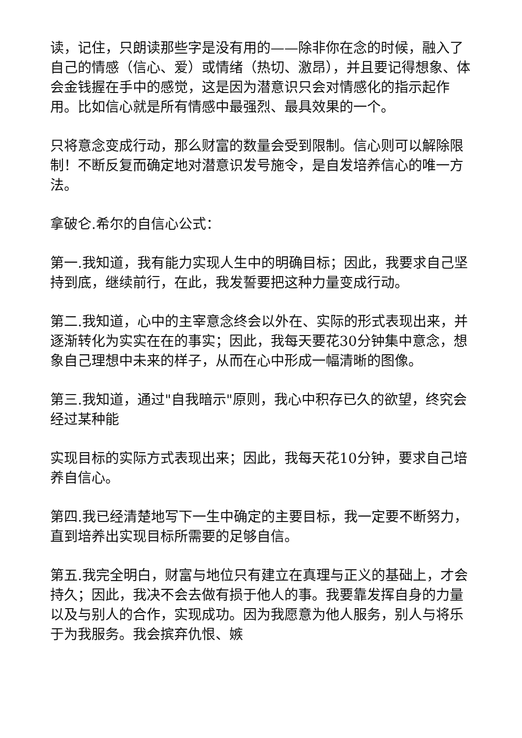读，记住，只朗读那些字是没有用的——除非你在念的时候，融入了自己的情感（信心、爱）或情绪（热切、激昂），并且要记得想象、体会金钱握在手中的感觉，这是因为潜意识只会对情感化的指示起作用。比如信心就是所有情感中最强烈、最具效果的一个。
只将意念变成行动，那么财富的数量会受到限制。信心则可以解除限制！不断反复而确定地对潜意识发号施令，是自发培养信心的唯一方法。
拿破仑.希尔的自信心公式：
第一.我知道，我有能力实现人生中的明确目标；因此，我要求自己坚持到底，继续前行，在此，我发誓要把这种力量变成行动。
第二.我知道，心中的主宰意念终会以外在、实际的形式表现出来，并逐渐转化为实实在在的事实；因此，我每天要花30分钟集中意念，想象自己理想中未来的样子，从而在心中形成一幅清晰的图像。
第三.我知道，通过"自我暗示"原则，我心中积存已久的欲望，终究会经过某种能
实现目标的实际方式表现出来；因此，我每天花10分钟，要求自己培养自信心。
第四.我已经清楚地写下一生中确定的主要目标，我一定要不断努力，直到培养出实现目标所需要的足够自信。
第五.我完全明白，财富与地位只有建立在真理与正义的基础上，才会持久；因此，我决不会去做有损于他人的事。我要靠发挥自身的力量以及与别人的合作，实现成功。因为我愿意为他人服务，别人与将乐于为我服务。我会摈弃仇恨、嫉